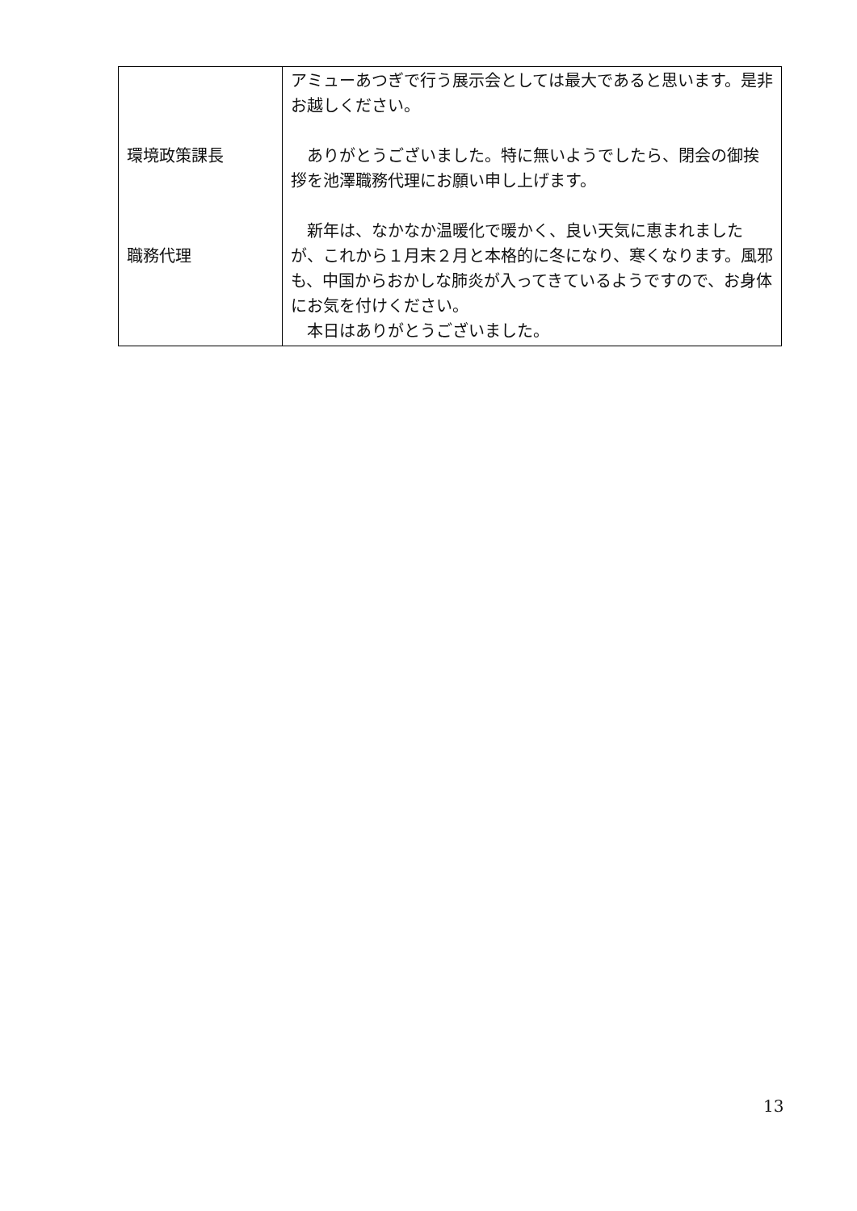| 環境政策課長 職務代理 | アミューあつぎで行う展示会としては最大であると思います。是非お越しください。 ありがとうございました。特に無いようでしたら、閉会の御挨拶を池澤職務代理にお願い申し上げます。 新年は、なかなか温暖化で暖かく、良い天気に恵まれましたが、これから１月末２月と本格的に冬になり、寒くなります。風邪も、中国からおかしな肺炎が入ってきているようですので、お身体にお気を付けください。 本日はありがとうございました。 |
13